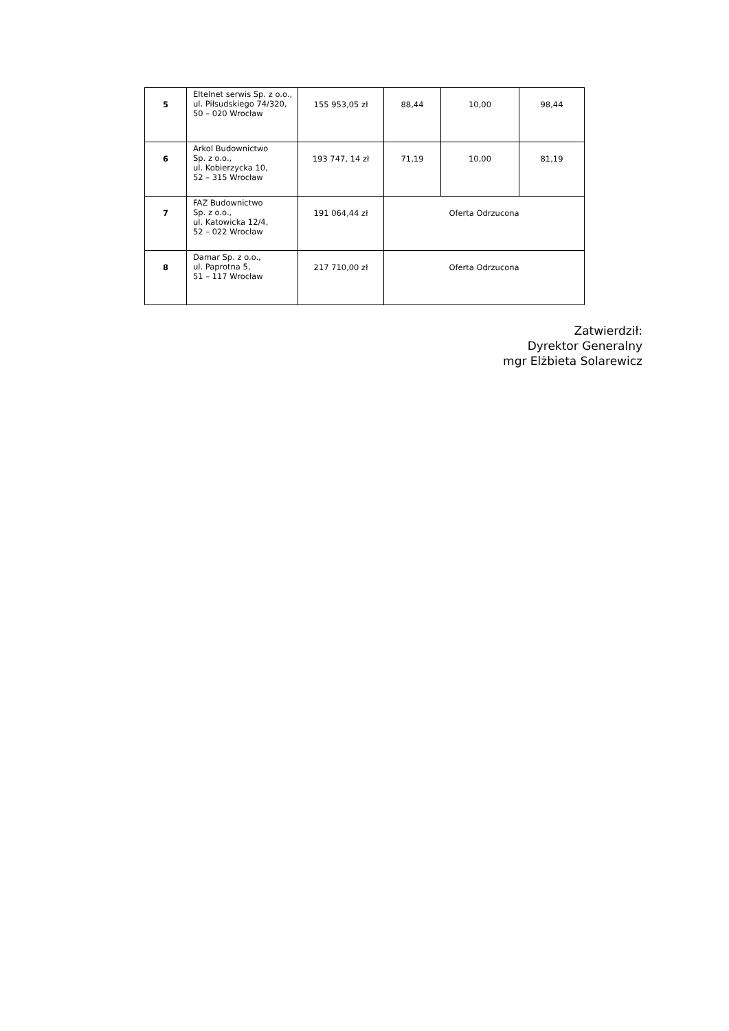| 5 | Eltelnet serwis Sp. z o.o., ul. Piłsudskiego 74/320, 50 – 020 Wrocław | 155 953,05 zł | 88,44 | 10,00 | 98,44 |
| 6 | Arkol Budownictwo Sp. z o.o., ul. Kobierzycka 10, 52 – 315 Wrocław | 193 747, 14 zł | 71,19 | 10,00 | 81,19 |
| 7 | FAZ Budownictwo Sp. z o.o., ul. Katowicka 12/4, 52 – 022 Wrocław | 191 064,44 zł | Oferta Odrzucona | | |
| 8 | Damar Sp. z o.o., ul. Paprotna 5, 51 – 117 Wrocław | 217 710,00 zł | Oferta Odrzucona | | |
Zatwierdził:
Dyrektor Generalny
mgr Elżbieta Solarewicz